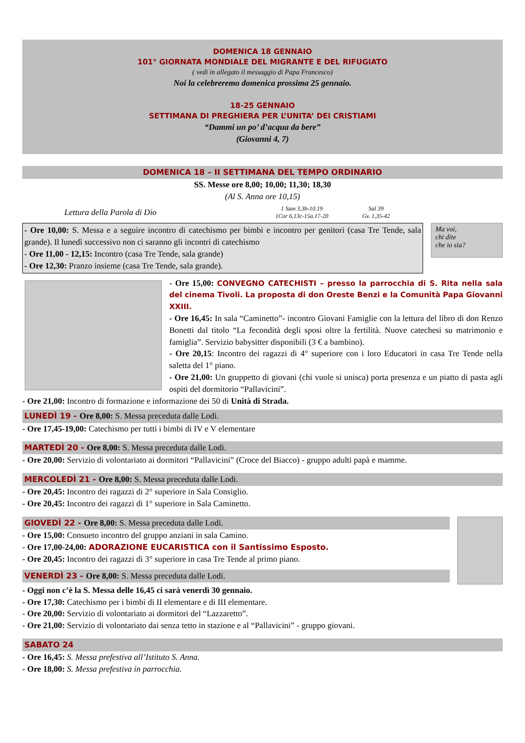DOMENICA 18 GENNAIO
101° GIORNATA MONDIALE DEL MIGRANTE E DEL RIFUGIATO
( vedi in allegato il messaggio di Papa Francesco)
Noi la celebreremo domenica prossima 25 gennaio.
18-25 GENNAIO
SETTIMANA DI PREGHIERA PER L’UNITA’ DEI CRISTIAMI
“Dammi un po’ d’acqua da bere”
(Giovanni 4, 7)
DOMENICA 18 – II SETTIMANA DEL TEMPO ORDINARIO
SS. Messe ore 8,00; 10,00; 11,30; 18,30
(Al S. Anna ore 10,15)
Lettura della Parola di Dio
1 Sam 3,3b-10.19
1Cor 6,13c-15a.17-20
Sal 39
Gv. 1,35-42
- Ore 10,00: S. Messa e a seguire incontro di catechismo per bimbi e incontro per genitori (casa Tre Tende, sala grande). Il lunedì successivo non ci saranno gli incontri di catechismo
- Ore 11,00 - 12,15: Incontro (casa Tre Tende, sala grande)
- Ore 12,30: Pranzo insieme (casa Tre Tende, sala grande).
Ma voi,
chi dite
che io sia?
- Ore 15,00: CONVEGNO CATECHISTI – presso la parrocchia di S. Rita nella sala del cinema Tivoli. La proposta di don Oreste Benzi e la Comunità Papa Giovanni XXIII.
- Ore 16,45: In sala “Caminetto”- incontro Giovani Famiglie con la lettura del libro di don Renzo Bonetti dal titolo “La fecondità degli sposi oltre la fertilità. Nuove catechesi su matrimonio e famiglia”. Servizio babysitter disponibili (3 € a bambino).
- Ore 20,15: Incontro dei ragazzi di 4° superiore con i loro Educatori in casa Tre Tende nella saletta del 1° piano.
- Ore 21,00: Un gruppetto di giovani (chi vuole si unisca) porta presenza e un piatto di pasta agli ospiti del dormitorio “Pallavicini”.
- Ore 21,00: Incontro di formazione e informazione dei 50 di Unità di Strada.
LUNEDÌ 19 - Ore 8,00: S. Messa preceduta dalle Lodi.
- Ore 17,45-19,00: Catechismo per tutti i bimbi di IV e V elementare
MARTEDÌ 20 - Ore 8,00: S. Messa preceduta dalle Lodi.
- Ore 20,00: Servizio di volontariato ai dormitori “Pallavicini” (Croce del Biacco) - gruppo adulti papà e mamme.
MERCOLEDÌ 21 - Ore 8,00: S. Messa preceduta dalle Lodi.
- Ore 20,45: Incontro dei ragazzi di 2° superiore in Sala Consiglio.
- Ore 20,45: Incontro dei ragazzi di 1° superiore in Sala Caminetto.
GIOVEDÌ 22 - Ore 8,00: S. Messa preceduta dalle Lodi.
- Ore 15,00: Consueto incontro del gruppo anziani in sala Camino.
- Ore 17,00-24,00: ADORAZIONE EUCARISTICA con il Santissimo Esposto.
- Ore 20,45: Incontro dei ragazzi di 3° superiore in casa Tre Tende al primo piano.
VENERDÌ 23 - Ore 8,00: S. Messa preceduta dalle Lodi.
- Oggi non c’è la S. Messa delle 16,45 ci sarà venerdì 30 gennaio.
- Ore 17,30: Catechismo per i bimbi di II elementare e di III elementare.
- Ore 20,00: Servizio di volontariato ai dormitori del “Lazzaretto”.
- Ore 21,00: Servizio di volontariato dai senza tetto in stazione e al “Pallavicini” - gruppo giovani.
SABATO 24
- Ore 16,45: S. Messa prefestiva all’Istituto S. Anna.
- Ore 18,00: S. Messa prefestiva in parrocchia.